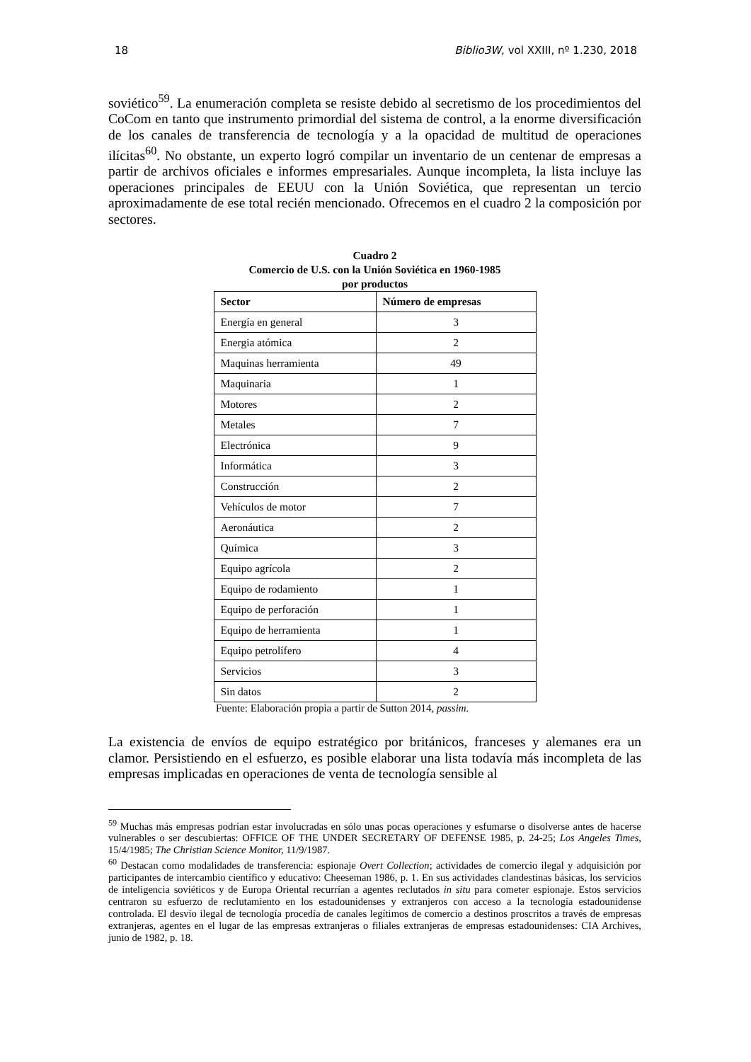18 Biblio3W, vol XXIII, nº 1.230, 2018
soviético<sup>59</sup>. La enumeración completa se resiste debido al secretismo de los procedimientos del CoCom en tanto que instrumento primordial del sistema de control, a la enorme diversificación de los canales de transferencia de tecnología y a la opacidad de multitud de operaciones ilícitas<sup>60</sup>. No obstante, un experto logró compilar un inventario de un centenar de empresas a partir de archivos oficiales e informes empresariales. Aunque incompleta, la lista incluye las operaciones principales de EEUU con la Unión Soviética, que representan un tercio aproximadamente de ese total recién mencionado. Ofrecemos en el cuadro 2 la composición por sectores.
Cuadro 2
Comercio de U.S. con la Unión Soviética en 1960-1985
por productos
| Sector | Número de empresas |
| --- | --- |
| Energía en general | 3 |
| Energia atómica | 2 |
| Maquinas herramienta | 49 |
| Maquinaria | 1 |
| Motores | 2 |
| Metales | 7 |
| Electrónica | 9 |
| Informática | 3 |
| Construcción | 2 |
| Vehículos de motor | 7 |
| Aeronáutica | 2 |
| Química | 3 |
| Equipo agrícola | 2 |
| Equipo de rodamiento | 1 |
| Equipo de perforación | 1 |
| Equipo de herramienta | 1 |
| Equipo petrolífero | 4 |
| Servicios | 3 |
| Sin datos | 2 |
Fuente: Elaboración propia a partir de Sutton 2014, passim.
La existencia de envíos de equipo estratégico por británicos, franceses y alemanes era un clamor. Persistiendo en el esfuerzo, es posible elaborar una lista todavía más incompleta de las empresas implicadas en operaciones de venta de tecnología sensible al
<sup>59</sup> Muchas más empresas podrían estar involucradas en sólo unas pocas operaciones y esfumarse o disolverse antes de hacerse vulnerables o ser descubiertas: OFFICE OF THE UNDER SECRETARY OF DEFENSE 1985, p. 24-25; Los Angeles Times, 15/4/1985; The Christian Science Monitor, 11/9/1987.
<sup>60</sup> Destacan como modalidades de transferencia: espionaje Overt Collection; actividades de comercio ilegal y adquisición por participantes de intercambio científico y educativo: Cheeseman 1986, p. 1. En sus actividades clandestinas básicas, los servicios de inteligencia soviéticos y de Europa Oriental recurrían a agentes reclutados in situ para cometer espionaje. Estos servicios centraron su esfuerzo de reclutamiento en los estadounidenses y extranjeros con acceso a la tecnología estadounidense controlada. El desvío ilegal de tecnología procedía de canales legítimos de comercio a destinos proscritos a través de empresas extranjeras, agentes en el lugar de las empresas extranjeras o filiales extranjeras de empresas estadounidenses: CIA Archives, junio de 1982, p. 18.